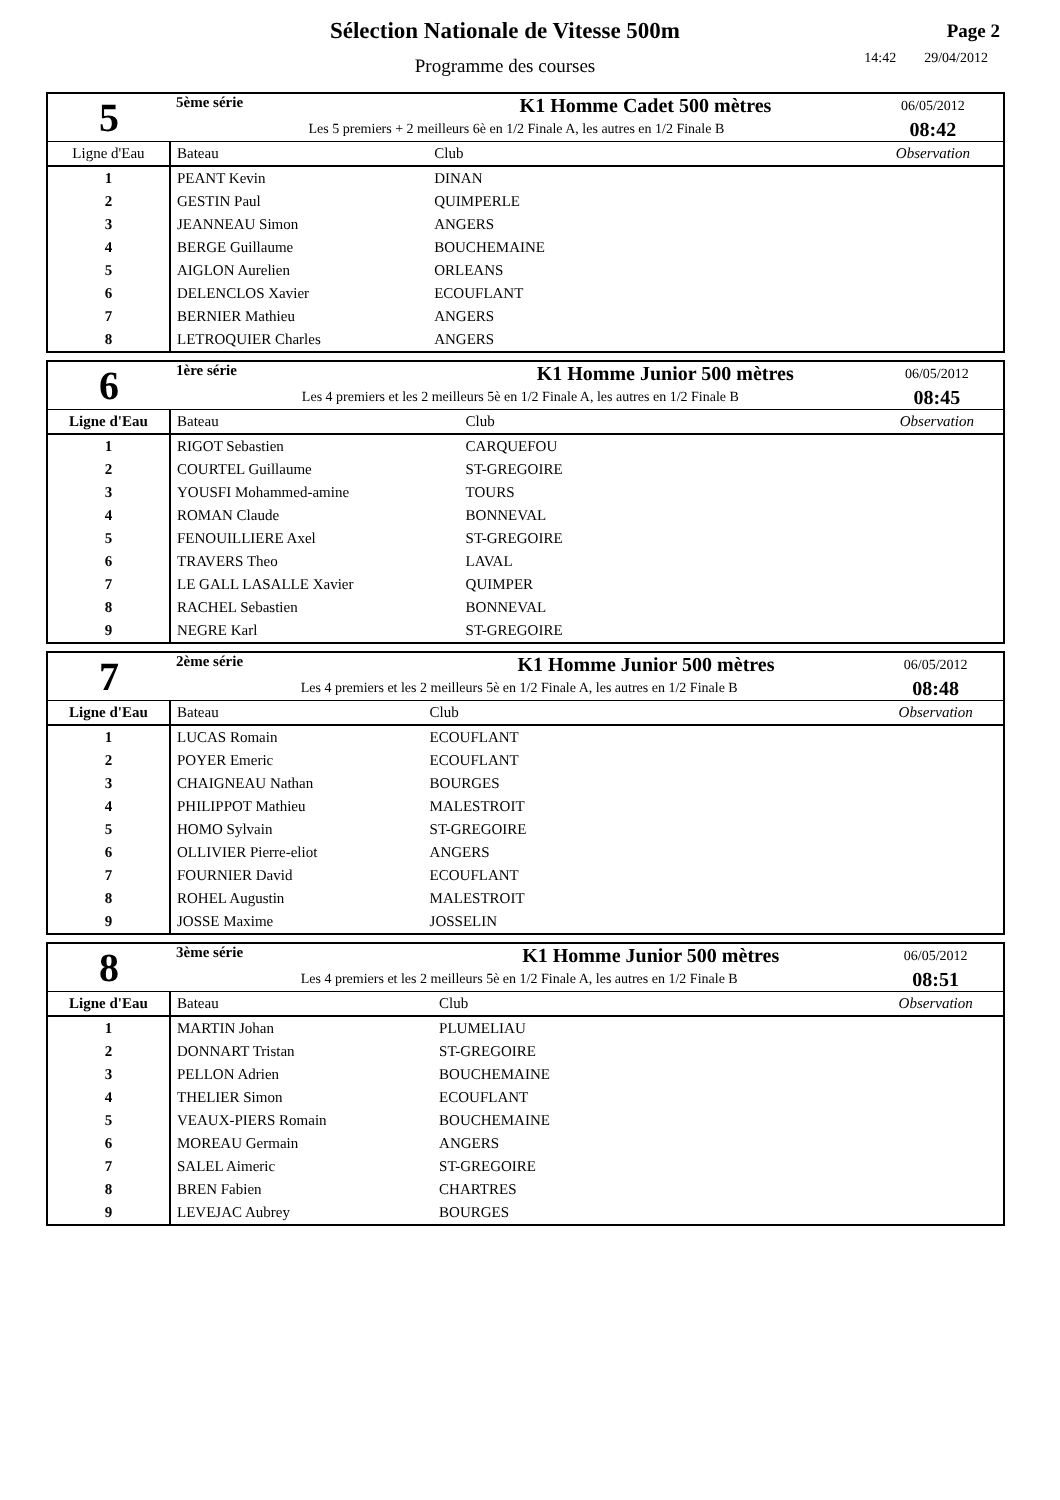Sélection Nationale de Vitesse 500m
Programme des courses
Page 2
14:42 29/04/2012
| 5 | 5ème série | K1 Homme Cadet 500 mètres | | 06/05/2012 |
| | Les 5 premiers + 2 meilleurs 6è en 1/2 Finale A, les autres en 1/2 Finale B | | | 08:42 |
| Ligne d'Eau | Bateau | | Club | Observation |
| 1 | PEANT Kevin | | DINAN | |
| 2 | GESTIN Paul | | QUIMPERLE | |
| 3 | JEANNEAU Simon | | ANGERS | |
| 4 | BERGE Guillaume | | BOUCHEMAINE | |
| 5 | AIGLON Aurelien | | ORLEANS | |
| 6 | DELENCLOS Xavier | | ECOUFLANT | |
| 7 | BERNIER Mathieu | | ANGERS | |
| 8 | LETROQUIER Charles | | ANGERS | |
| 6 | 1ère série | K1 Homme Junior 500 mètres | | 06/05/2012 |
| | Les 4 premiers et les 2 meilleurs 5è en 1/2 Finale A, les autres en 1/2 Finale B | | | 08:45 |
| Ligne d'Eau | Bateau | | Club | Observation |
| 1 | RIGOT Sebastien | | CARQUEFOU | |
| 2 | COURTEL Guillaume | | ST-GREGOIRE | |
| 3 | YOUSFI Mohammed-amine | | TOURS | |
| 4 | ROMAN Claude | | BONNEVAL | |
| 5 | FENOUILLIERE Axel | | ST-GREGOIRE | |
| 6 | TRAVERS Theo | | LAVAL | |
| 7 | LE GALL LASALLE Xavier | | QUIMPER | |
| 8 | RACHEL Sebastien | | BONNEVAL | |
| 9 | NEGRE Karl | | ST-GREGOIRE | |
| 7 | 2ème série | K1 Homme Junior 500 mètres | | 06/05/2012 |
| | Les 4 premiers et les 2 meilleurs 5è en 1/2 Finale A, les autres en 1/2 Finale B | | | 08:48 |
| Ligne d'Eau | Bateau | | Club | Observation |
| 1 | LUCAS Romain | | ECOUFLANT | |
| 2 | POYER Emeric | | ECOUFLANT | |
| 3 | CHAIGNEAU Nathan | | BOURGES | |
| 4 | PHILIPPOT Mathieu | | MALESTROIT | |
| 5 | HOMO Sylvain | | ST-GREGOIRE | |
| 6 | OLLIVIER Pierre-eliot | | ANGERS | |
| 7 | FOURNIER David | | ECOUFLANT | |
| 8 | ROHEL Augustin | | MALESTROIT | |
| 9 | JOSSE Maxime | | JOSSELIN | |
| 8 | 3ème série | K1 Homme Junior 500 mètres | | 06/05/2012 |
| | Les 4 premiers et les 2 meilleurs 5è en 1/2 Finale A, les autres en 1/2 Finale B | | | 08:51 |
| Ligne d'Eau | Bateau | | Club | Observation |
| 1 | MARTIN Johan | | PLUMELIAU | |
| 2 | DONNART Tristan | | ST-GREGOIRE | |
| 3 | PELLON Adrien | | BOUCHEMAINE | |
| 4 | THELIER Simon | | ECOUFLANT | |
| 5 | VEAUX-PIERS Romain | | BOUCHEMAINE | |
| 6 | MOREAU Germain | | ANGERS | |
| 7 | SALEL Aimeric | | ST-GREGOIRE | |
| 8 | BREN Fabien | | CHARTRES | |
| 9 | LEVEJAC Aubrey | | BOURGES | |